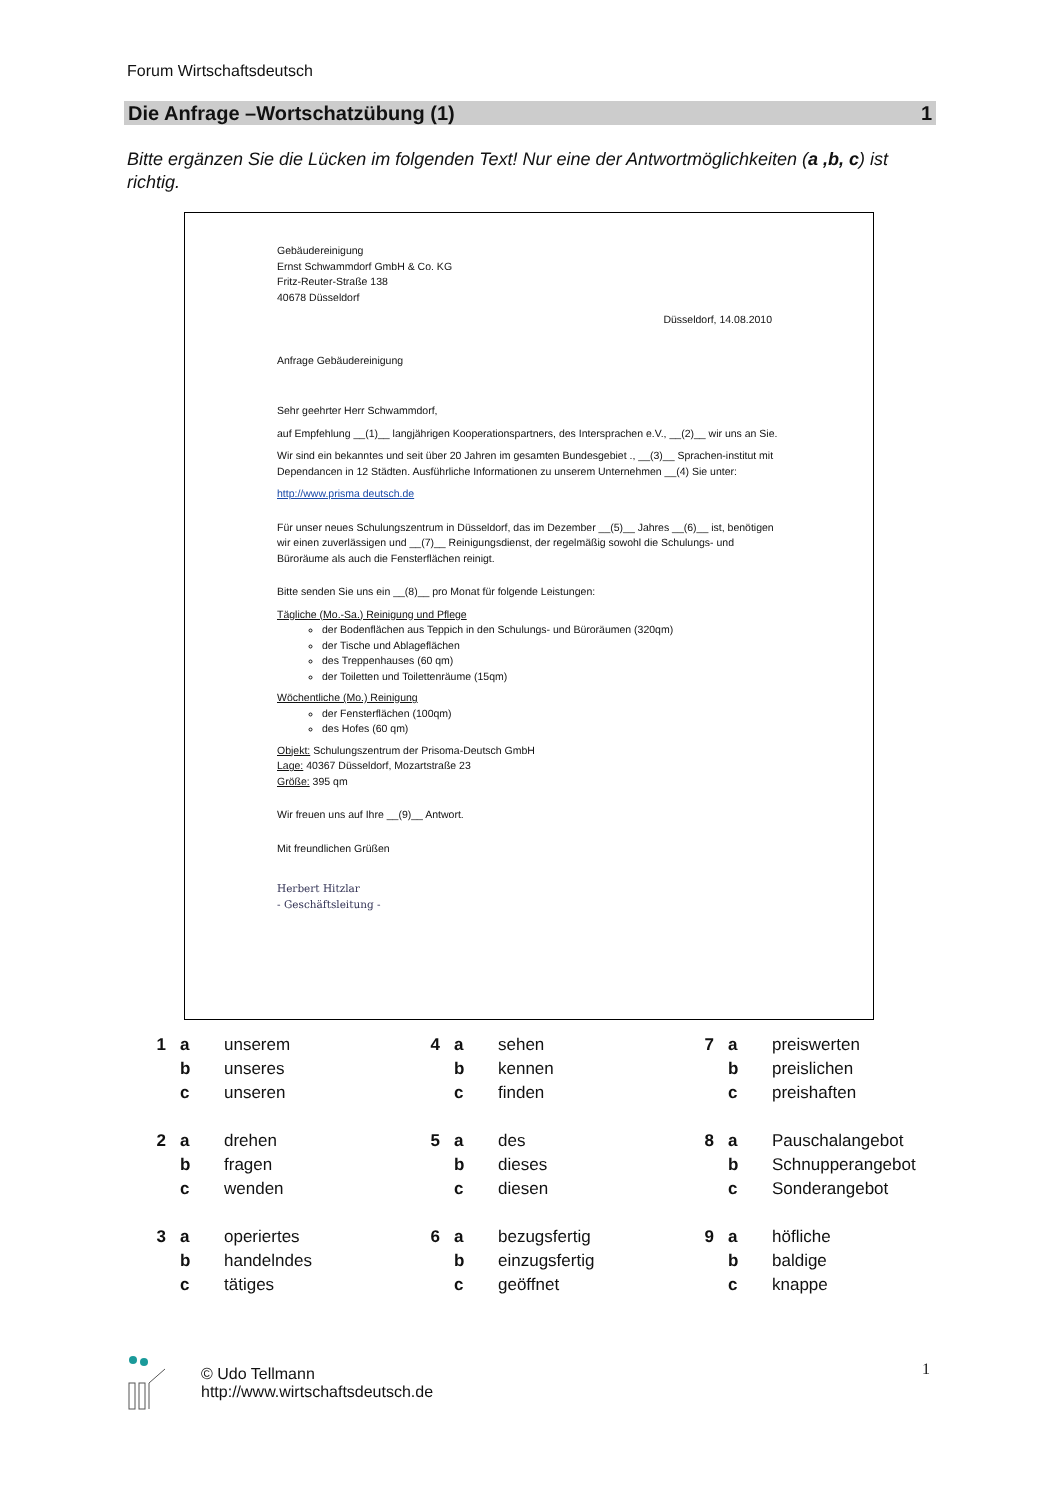Forum Wirtschaftsdeutsch
Die Anfrage –Wortschatzübung (1) 1
Bitte ergänzen Sie die Lücken im folgenden Text! Nur eine der Antwortmöglichkeiten (a ,b, c) ist richtig.
Gebäudereinigung
Ernst Schwammdorf GmbH & Co. KG
Fritz-Reuter-Straße 138
40678 Düsseldorf
Düsseldorf, 14.08.2010
Anfrage Gebäudereinigung
Sehr geehrter Herr Schwammdorf,
auf Empfehlung __(1)__ langjährigen Kooperationspartners, des Intersprachen e.V., __(2)__ wir uns an Sie.
Wir sind ein bekanntes und seit über 20 Jahren im gesamten Bundesgebiet ., __(3)__ Sprachen-institut mit Dependancen in 12 Städten. Ausführliche Informationen zu unserem Unternehmen __(4) Sie unter:
http://www.prisma deutsch.de
Für unser neues Schulungszentrum in Düsseldorf, das im Dezember __(5)__ Jahres __(6)__ ist, benötigen wir einen zuverlässigen und __(7)__ Reinigungsdienst, der regelmäßig sowohl die Schulungs- und Büroräume als auch die Fensterflächen reinigt.
Bitte senden Sie uns ein __(8)__ pro Monat für folgende Leistungen:
Tägliche (Mo.-Sa.) Reinigung und Pflege
der Bodenflächen aus Teppich in den Schulungs- und Büroräumen (320qm)
der Tische und Ablageflächen
des Treppenhauses (60 qm)
der Toiletten und Toilettenräume (15qm)
Wöchentliche (Mo.) Reinigung
der Fensterflächen (100qm)
des Hofes (60 qm)
Objekt: Schulungszentrum der Prisoma-Deutsch GmbH
Lage: 40367 Düsseldorf, Mozartstraße 23
Größe: 395 qm
Wir freuen uns auf Ihre __(9)__ Antwort.
Mit freundlichen Grüßen
Herbert Hitzlar
- Geschäftsleitung -
| 1 | a | unserem | 4 | a | sehen | 7 | a | preiswerten |
| | b | unseres | | b | kennen | | b | preislichen |
| | c | unseren | | c | finden | | c | preishaften |
| 2 | a | drehen | 5 | a | des | 8 | a | Pauschalangebot |
| | b | fragen | | b | dieses | | b | Schnupperangebot |
| | c | wenden | | c | diesen | | c | Sonderangebot |
| 3 | a | operiertes | 6 | a | bezugsfertig | 9 | a | höfliche |
| | b | handelndes | | b | einzugsfertig | | b | baldige |
| | c | tätiges | | c | geöffnet | | c | knappe |
© Udo Tellmann
http://www.wirtschaftsdeutsch.de
1